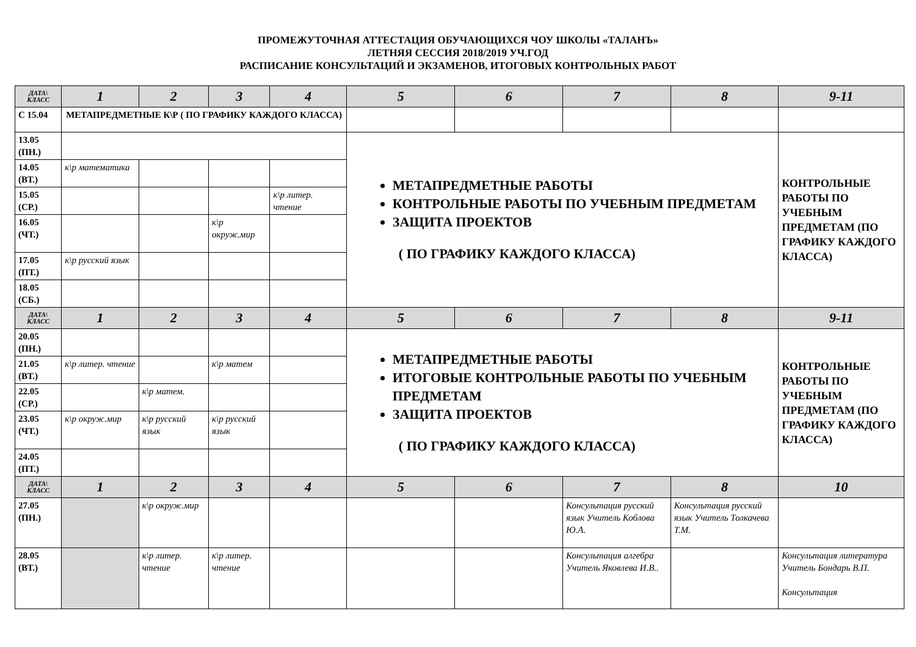ПРОМЕЖУТОЧНАЯ АТТЕСТАЦИЯ ОБУЧАЮЩИХСЯ ЧОУ ШКОЛЫ «ТАЛАНЪ»
ЛЕТНЯЯ СЕССИЯ 2018/2019 УЧ.ГОД
РАСПИСАНИЕ КОНСУЛЬТАЦИЙ И ЭКЗАМЕНОВ, ИТОГОВЫХ КОНТРОЛЬНЫХ РАБОТ
| ДАТА\ КЛАСС | 1 | 2 | 3 | 4 | 5 | 6 | 7 | 8 | 9-11 |
| --- | --- | --- | --- | --- | --- | --- | --- | --- | --- |
| С 15.04 | МЕТАПРЕДМЕТНЫЕ К\Р ( ПО ГРАФИКУ КАЖДОГО КЛАССА) | | | | | | | | |
| 13.05 (ПН.) | | | | | МЕТАПРЕДМЕТНЫЕ РАБОТЫ КОНТРОЛЬНЫЕ РАБОТЫ ПО УЧЕБНЫМ ПРЕДМЕТАМ ЗАЩИТА ПРОЕКТОВ ( ПО ГРАФИКУ КАЖДОГО КЛАССА) | | | | КОНТРОЛЬНЫЕ РАБОТЫ ПО УЧЕБНЫМ ПРЕДМЕТАМ (ПО ГРАФИКУ КАЖДОГО КЛАССА) |
| 14.05 (ВТ.) | к\р математика | | | | | | | | |
| 15.05 (СР.) | | | | к\р литер. чтение | | | | | |
| 16.05 (ЧТ.) | | | к\р окруж.мир | | | | | | |
| 17.05 (ПТ.) | к\р русский язык | | | | | | | | |
| 18.05 (СБ.) | | | | | | | | | |
| ДАТА\ КЛАСС | 1 | 2 | 3 | 4 | 5 | 6 | 7 | 8 | 9-11 |
| 20.05 (ПН.) | | | | | МЕТАПРЕДМЕТНЫЕ РАБОТЫ ИТОГОВЫЕ КОНТРОЛЬНЫЕ РАБОТЫ ПО УЧЕБНЫМ ПРЕДМЕТАМ ЗАЩИТА ПРОЕКТОВ ( ПО ГРАФИКУ КАЖДОГО КЛАССА) | | | | КОНТРОЛЬНЫЕ РАБОТЫ ПО УЧЕБНЫМ ПРЕДМЕТАМ (ПО ГРАФИКУ КАЖДОГО КЛАССА) |
| 21.05 (ВТ.) | к\р литер. чтение | | к\р матем | | | | | | |
| 22.05 (СР.) | | к\р матем. | | | | | | | |
| 23.05 (ЧТ.) | к\р окруж.мир | к\р русский язык | к\р русский язык | | | | | | |
| 24.05 (ПТ.) | | | | | | | | | |
| ДАТА\ КЛАСС | 1 | 2 | 3 | 4 | 5 | 6 | 7 | 8 | 10 |
| 27.05 (ПН.) | | к\р окруж.мир | | | | | Консультация русский язык Учитель Коблова Ю.А. | Консультация русский язык Учитель Толкачева Т.М. | |
| 28.05 (ВТ.) | | к\р литер. чтение | к\р литер. чтение | | | | Консультация алгебра Учитель Яковлева И.В.. | | Консультация литература Учитель Бондарь В.П. Консультация |